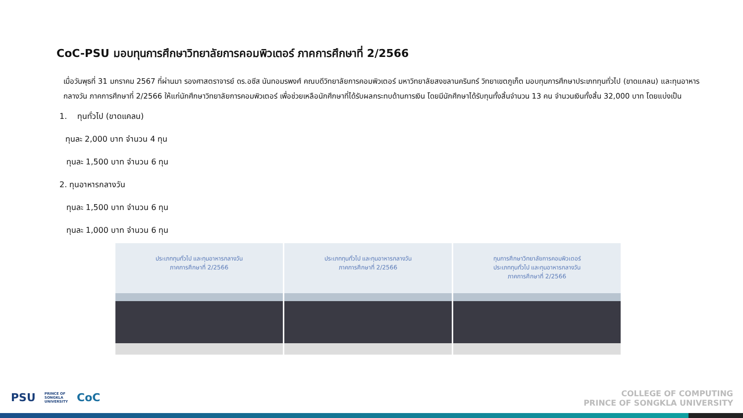CoC-PSU มอบทุนการศึกษาวิทยาลัยการคอมพิวเตอร์ ภาคการศึกษาที่ 2/2566
เมื่อวันพุธที่ 31 มกราคม 2567 ที่ผ่านมา รองศาสตราจารย์ ดร.อซีส นันทอมรพงศ์ คณบดีวิทยาลัยการคอมพิวเตอร์ มหาวิทยาลัยสงขลานครินทร์ วิทยาเขตภูเก็ต มอบทุนการศึกษาประเภททุนทั่วไป (ขาดแคลน) และทุนอาหารกลางวัน ภาคการศึกษาที่ 2/2566 ให้แก่นักศึกษาวิทยาลัยการคอมพิวเตอร์ เพื่อช่วยเหลือนักศึกษาที่ได้รับผลกระทบด้านการเงิน โดยมีนักศึกษาได้รับทุนทั้งสิ้นจำนวน 13 คน จำนวนเงินทั้งสิ้น 32,000 บาท โดยแบ่งเป็น
1. ทุนทั่วไป (ขาดแคลน)
ทุนละ 2,000 บาท จำนวน 4 ทุน
ทุนละ 1,500 บาท จำนวน 6 ทุน
2. ทุนอาหารกลางวัน
ทุนละ 1,500 บาท จำนวน 6 ทุน
ทุนละ 1,000 บาท จำนวน 6 ทุน
ประเภททุนทั่วไป และทุนอาหารกลางวัน
ภาคการศึกษาที่ 2/2566
ประเภททุนทั่วไป และทุนอาหารกลางวัน
ภาคการศึกษาที่ 2/2566
ทุนการศึกษาวิทยาลัยการคอมพิวเตอร์
ประเภททุนทั่วไป และทุนอาหารกลางวัน
ภาคการศึกษาที่ 2/2566
PSU PRINCE OF
SONGKLA
UNIVERSITY CoC
COLLEGE OF COMPUTING
PRINCE OF SONGKLA UNIVERSITY